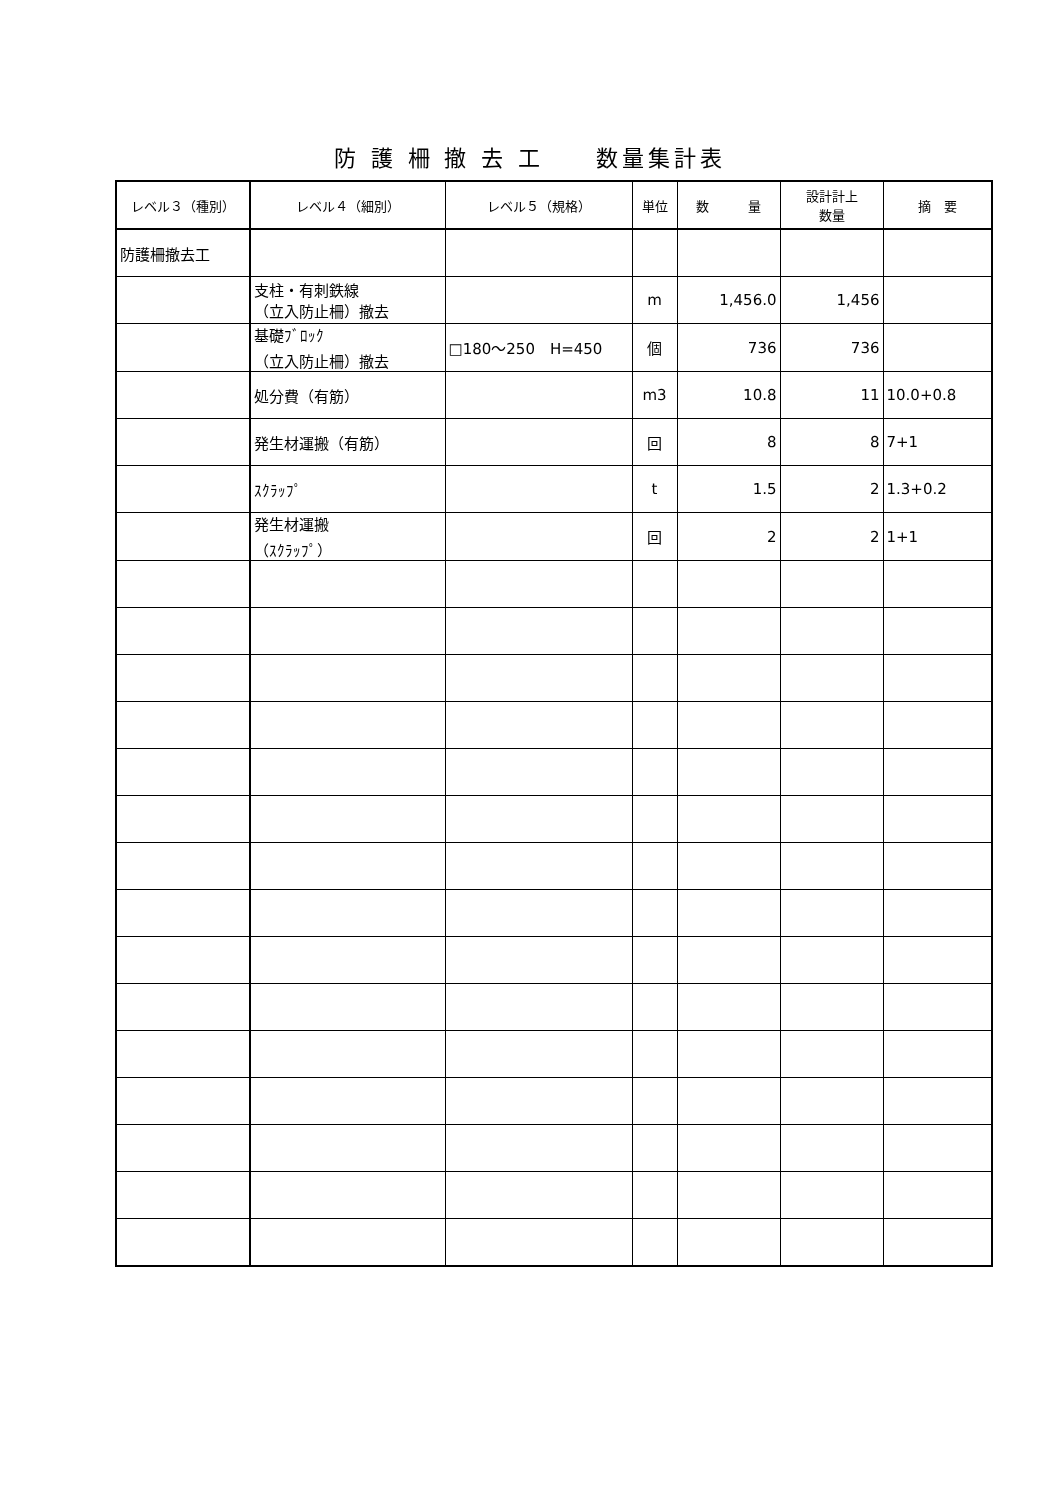防 護 柵 撤 去 工　　数量集計表
| レベル３（種別） | レベル４（細別） | レベル５（規格） | 単位 | 数 量 | 設計計上 数量 | 摘 要 |
| --- | --- | --- | --- | --- | --- | --- |
| 防護柵撤去工 | | | | | | |
| | 支柱・有刺鉄線 （立入防止柵）撤去 | | m | 1,456.0 | 1,456 | |
| | 基礎ﾌﾞﾛｯｸ （立入防止柵）撤去 | □180～250 H=450 | 個 | 736 | 736 | |
| | 処分費（有筋） | | m3 | 10.8 | 11 | 10.0+0.8 |
| | 発生材運搬（有筋） | | 回 | 8 | 8 | 7+1 |
| | ｽｸﾗｯﾌﾟ | | t | 1.5 | 2 | 1.3+0.2 |
| | 発生材運搬 （ｽｸﾗｯﾌﾟ） | | 回 | 2 | 2 | 1+1 |